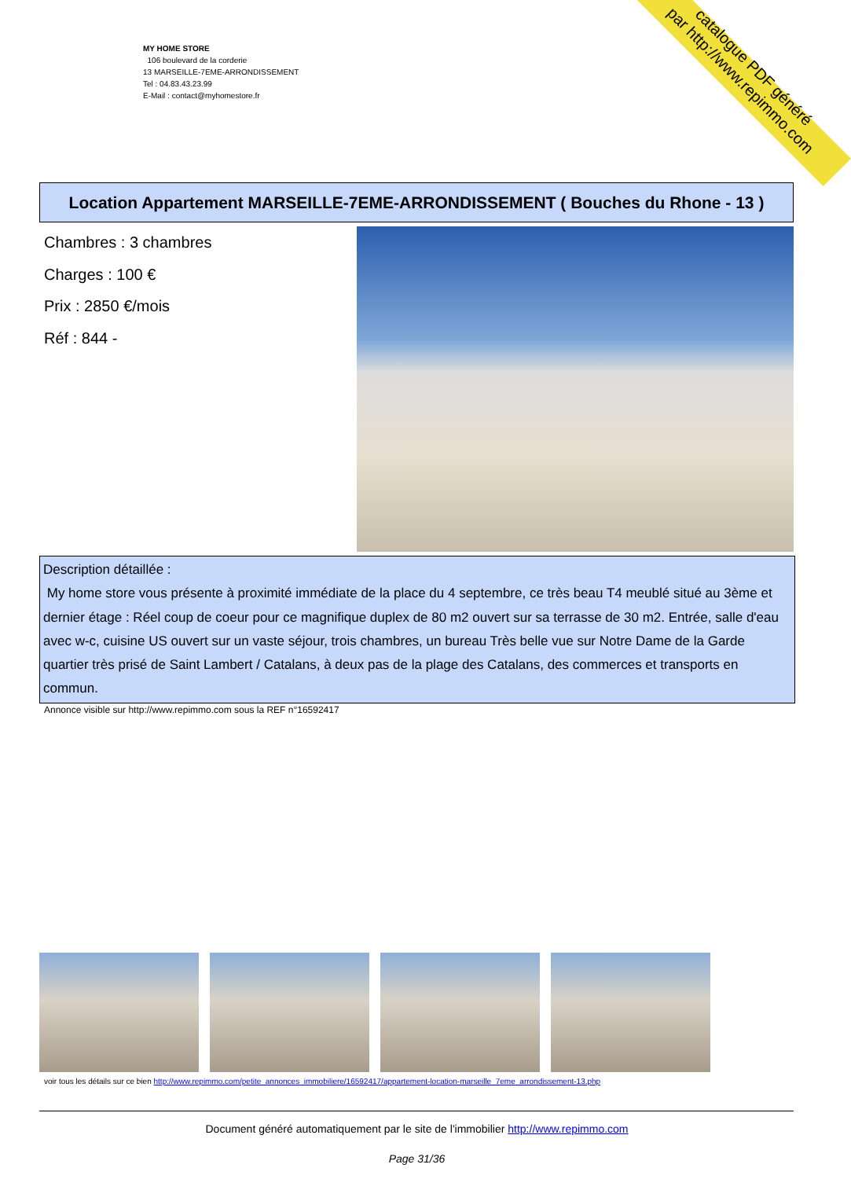catalogue PDF généré
par http://www.repimmo.com
MY HOME STORE
106 boulevard de la corderie
13 MARSEILLE-7EME-ARRONDISSEMENT
Tel : 04.83.43.23.99
E-Mail : contact@myhomestore.fr
Location Appartement MARSEILLE-7EME-ARRONDISSEMENT ( Bouches du Rhone - 13 )
Chambres : 3 chambres
Charges : 100 €
Prix : 2850 €/mois
Réf : 844 -
Description détaillée :
My home store vous présente à proximité immédiate de la place du 4 septembre, ce très beau T4 meublé situé au 3ème et dernier étage : Réel coup de coeur pour ce magnifique duplex de 80 m2 ouvert sur sa terrasse de 30 m2. Entrée, salle d'eau avec w-c, cuisine US ouvert sur un vaste séjour, trois chambres, un bureau Très belle vue sur Notre Dame de la Garde quartier très prisé de Saint Lambert / Catalans, à deux pas de la plage des Catalans, des commerces et transports en commun.
Annonce visible sur http://www.repimmo.com sous la REF n°16592417
voir tous les détails sur ce bien http://www.repimmo.com/petite_annonces_immobiliere/16592417/appartement-location-marseille_7eme_arrondissement-13.php
Document généré automatiquement par le site de l'immobilier http://www.repimmo.com
Page 31/36